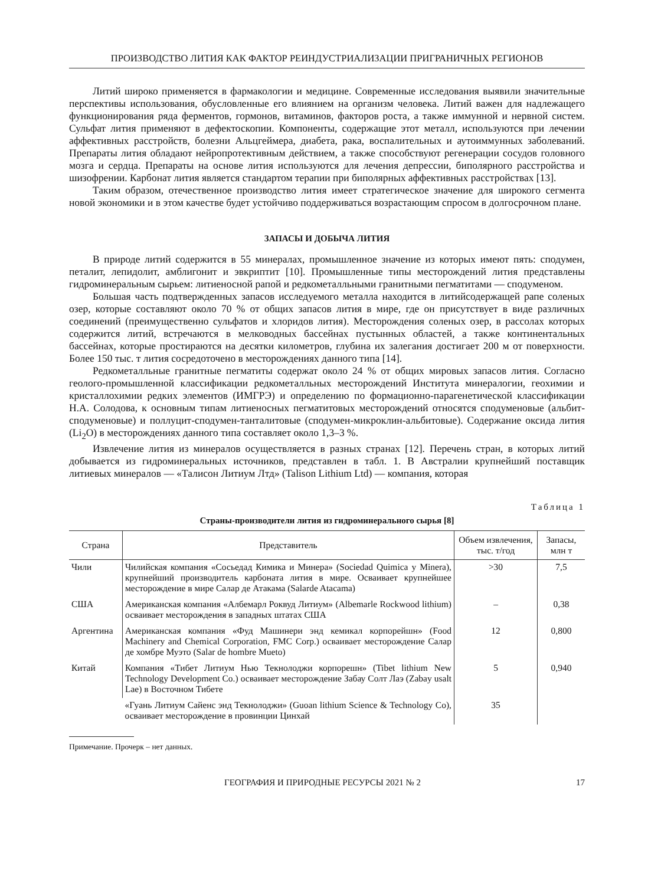ПРОИЗВОДСТВО ЛИТИЯ КАК ФАКТОР РЕИНДУСТРИАЛИЗАЦИИ ПРИГРАНИЧНЫХ РЕГИОНОВ
Литий широко применяется в фармакологии и медицине. Современные исследования выявили значительные перспективы использования, обусловленные его влиянием на организм человека. Литий важен для надлежащего функционирования ряда ферментов, гормонов, витаминов, факторов роста, а также иммунной и нервной систем. Сульфат лития применяют в дефектоскопии. Компоненты, содержащие этот металл, используются при лечении аффективных расстройств, болезни Альцгеймера, диабета, рака, воспалительных и аутоиммунных заболеваний. Препараты лития обладают нейропротективным действием, а также способствуют регенерации сосудов головного мозга и сердца. Препараты на основе лития используются для лечения депрессии, биполярного расстройства и шизофрении. Карбонат лития является стандартом терапии при биполярных аффективных расстройствах [13].
Таким образом, отечественное производство лития имеет стратегическое значение для широкого сегмента новой экономики и в этом качестве будет устойчиво поддерживаться возрастающим спросом в долгосрочном плане.
ЗАПАСЫ И ДОБЫЧА ЛИТИЯ
В природе литий содержится в 55 минералах, промышленное значение из которых имеют пять: сподумен, петалит, лепидолит, амблигонит и эвкриптит [10]. Промышленные типы месторождений лития представлены гидроминеральным сырьем: литиеносной рапой и редкометалльными гранитными пегматитами — сподуменом.
Большая часть подтвержденных запасов исследуемого металла находится в литийсодержащей рапе соленых озер, которые составляют около 70 % от общих запасов лития в мире, где он присутствует в виде различных соединений (преимущественно сульфатов и хлоридов лития). Месторождения соленых озер, в рассолах которых содержится литий, встречаются в мелководных бассейнах пустынных областей, а также континентальных бассейнах, которые простираются на десятки километров, глубина их залегания достигает 200 м от поверхности. Более 150 тыс. т лития сосредоточено в месторождениях данного типа [14].
Редкометалльные гранитные пегматиты содержат около 24 % от общих мировых запасов лития. Согласно геолого-промышленной классификации редкометалльных месторождений Института минералогии, геохимии и кристаллохимии редких элементов (ИМГРЭ) и определению по формационно-парагенетической классификации Н.А. Солодова, к основным типам литиеносных пегматитовых месторождений относятся сподуменовые (альбит-сподуменовые) и поллуцит-сподумен-танталитовые (сподумен-микроклин-альбитовые). Содержание оксида лития (Li<sub>2</sub>O) в месторождениях данного типа составляет около 1,3–3 %.
Извлечение лития из минералов осуществляется в разных странах [12]. Перечень стран, в которых литий добывается из гидроминеральных источников, представлен в табл. 1. В Австралии крупнейший поставщик литиевых минералов — «Талисон Литиум Лтд» (Talison Lithium Ltd) — компания, которая
Таблица 1
Страны-производители лития из гидроминерального сырья [8]
| Страна | Представитель | Объем извлечения, тыс. т/год | Запасы, млн т |
| --- | --- | --- | --- |
| Чили | Чилийская компания «Сосьедад Кимика и Минера» (Sociedad Quimica y Minera), крупнейший производитель карбоната лития в мире. Осваивает крупнейшее месторождение в мире Салар де Атакама (Salarde Atacama) | >30 | 7,5 |
| США | Американская компания «Албемарл Роквуд Литиум» (Albemarle Rockwood lithium) осваивает месторождения в западных штатах США | – | 0,38 |
| Аргентина | Американская компания «Фуд Машинери энд кемикал корпорейшн» (Food Machinery and Chemical Corporation, FMC Corp.) осваивает месторождение Салар де хомбре Муэто (Salar de hombre Mueto) | 12 | 0,800 |
| Китай | Компания «Тибет Литиум Нью Текнолоджи корпорешн» (Tibet lithium New Technology Development Co.) осваивает месторождение Забау Солт Лаэ (Zabay usalt Lae) в Восточном Тибете | 5 | 0,940 |
| | «Гуань Литиум Сайенс энд Текнолоджи» (Guoan lithium Science & Technology Co), осваивает месторождение в провинции Цинхай | 35 | |
Примечание. Прочерк – нет данных.
ГЕОГРАФИЯ И ПРИРОДНЫЕ РЕСУРСЫ 2021 № 2 17